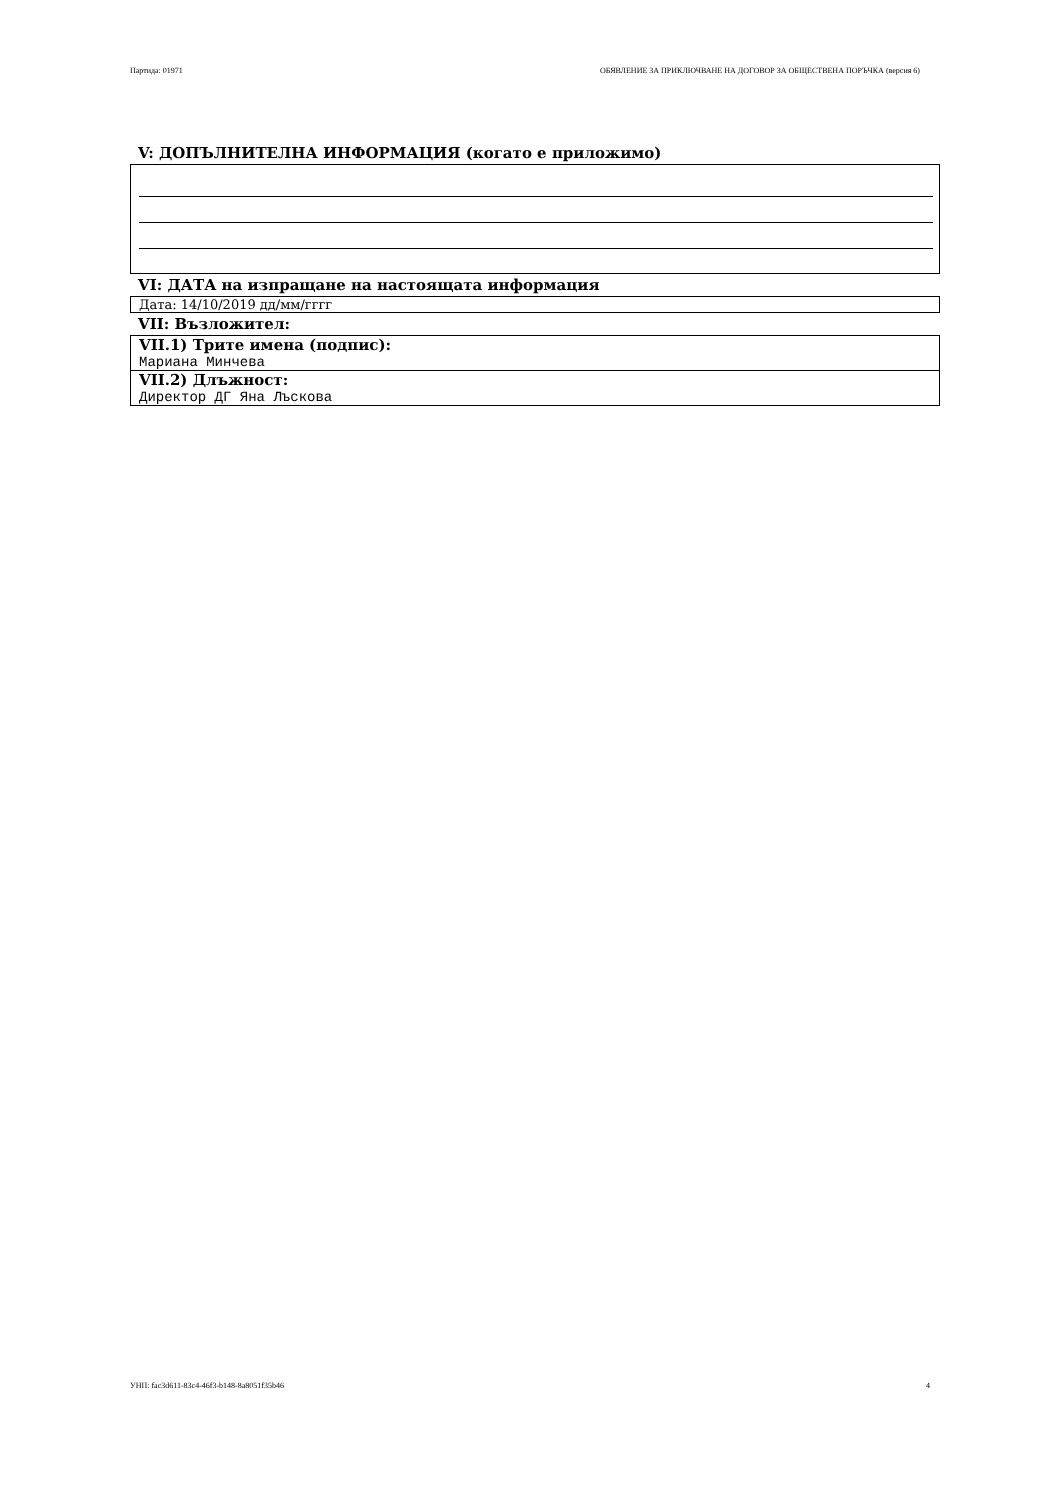Партида: 01971 ОБЯВЛЕНИЕ ЗА ПРИКЛЮЧВАНЕ НА ДОГОВОР ЗА ОБЩЕСТВЕНА ПОРЪЧКА (версия 6)
V: ДОПЪЛНИТЕЛНА ИНФОРМАЦИЯ (когато е приложимо)
VI: ДАТА на изпращане на настоящата информация
Дата: 14/10/2019 дд/мм/гггг
VII: Възложител:
VII.1) Трите имена (подпис):
Мариана Минчева
VII.2) Длъжност:
Директор ДГ Яна Лъскова
УНП: fac3d611-83c4-46f3-b148-8a8051f35b46 4